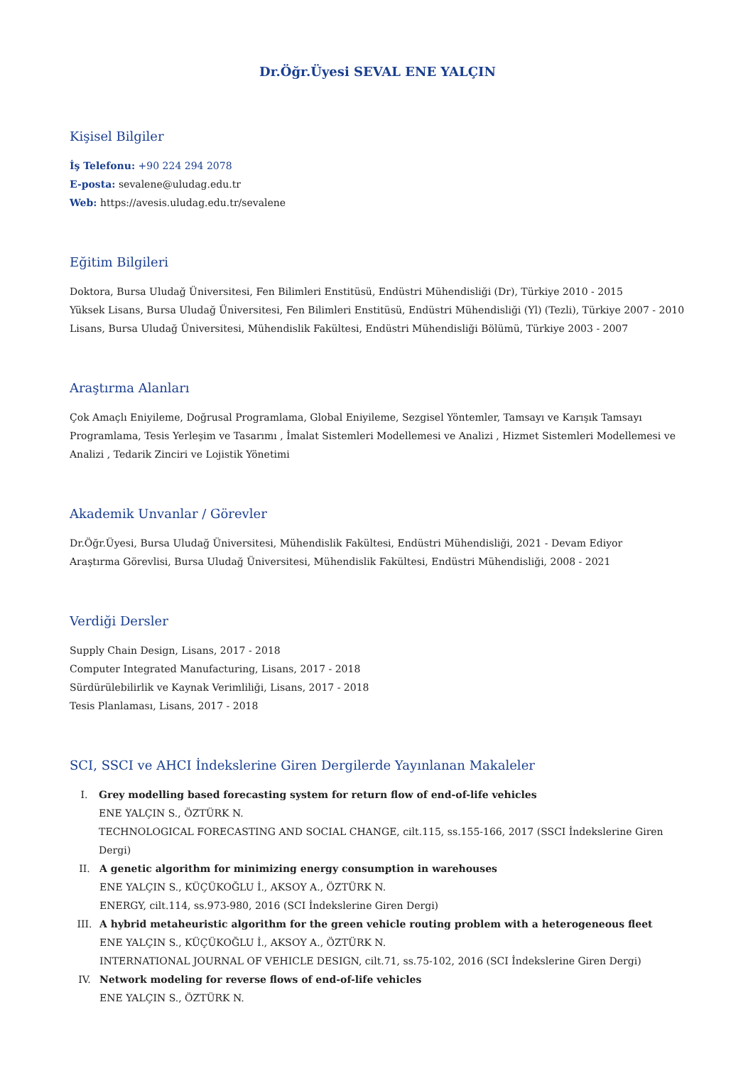Dr.Öğr.Üyesi SEVAL ENE YALÇIN
Kişisel Bilgiler
İş Telefonu: +90 224 294 2078
E-posta: sevalene@uludag.edu.tr
Web: https://avesis.uludag.edu.tr/sevalene
Eğitim Bilgileri
Doktora, Bursa Uludağ Üniversitesi, Fen Bilimleri Enstitüsü, Endüstri Mühendisliği (Dr), Türkiye 2010 - 2015
Yüksek Lisans, Bursa Uludağ Üniversitesi, Fen Bilimleri Enstitüsü, Endüstri Mühendisliği (Yl) (Tezli), Türkiye 2007 - 2010
Lisans, Bursa Uludağ Üniversitesi, Mühendislik Fakültesi, Endüstri Mühendisliği Bölümü, Türkiye 2003 - 2007
Araştırma Alanları
Çok Amaçlı Eniyileme, Doğrusal Programlama, Global Eniyileme, Sezgisel Yöntemler, Tamsayı ve Karışık Tamsayı Programlama, Tesis Yerleşim ve Tasarımı , İmalat Sistemleri Modellemesi ve Analizi , Hizmet Sistemleri Modellemesi ve Analizi , Tedarik Zinciri ve Lojistik Yönetimi
Akademik Unvanlar / Görevler
Dr.Öğr.Üyesi, Bursa Uludağ Üniversitesi, Mühendislik Fakültesi, Endüstri Mühendisliği, 2021 - Devam Ediyor
Araştırma Görevlisi, Bursa Uludağ Üniversitesi, Mühendislik Fakültesi, Endüstri Mühendisliği, 2008 - 2021
Verdiği Dersler
Supply Chain Design, Lisans, 2017 - 2018
Computer Integrated Manufacturing, Lisans, 2017 - 2018
Sürdürülebilirlik ve Kaynak Verimliliği, Lisans, 2017 - 2018
Tesis Planlaması, Lisans, 2017 - 2018
SCI, SSCI ve AHCI İndekslerine Giren Dergilerde Yayınlanan Makaleler
I. Grey modelling based forecasting system for return flow of end-of-life vehicles
ENE YALÇIN S., ÖZTÜRK N.
TECHNOLOGICAL FORECASTING AND SOCIAL CHANGE, cilt.115, ss.155-166, 2017 (SSCI İndekslerine Giren Dergi)
II. A genetic algorithm for minimizing energy consumption in warehouses
ENE YALÇIN S., KÜÇÜKOĞLU İ., AKSOY A., ÖZTÜRK N.
ENERGY, cilt.114, ss.973-980, 2016 (SCI İndekslerine Giren Dergi)
III. A hybrid metaheuristic algorithm for the green vehicle routing problem with a heterogeneous fleet
ENE YALÇIN S., KÜÇÜKOĞLU İ., AKSOY A., ÖZTÜRK N.
INTERNATIONAL JOURNAL OF VEHICLE DESIGN, cilt.71, ss.75-102, 2016 (SCI İndekslerine Giren Dergi)
IV. Network modeling for reverse flows of end-of-life vehicles
ENE YALÇIN S., ÖZTÜRK N.